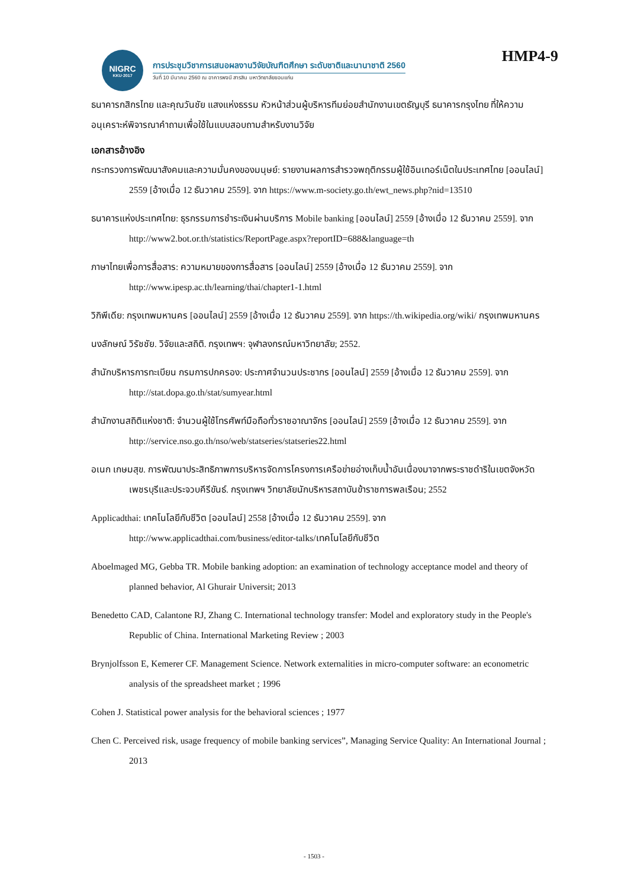NIGRC
KKU·2017
การประชุมวิชาการเสนอผลงานวิจัยบัณฑิตศึกษา ระดับชาติและนานาชาติ 2560
วันที่ 10 มีนาคม 2560 ณ อาคารพจนี สารสิน มหาวิทยาลัยขอนแก่น
HMP4-9
ธนาคารกสิกรไทย และคุณวันชัย แสงแห่งธรรม หัวหน้าส่วนผู้บริหารทีมย่อยสำนักงานเขตธัญบุรี ธนาคารกรุงไทย ที่ให้ความอนุเคราะห์พิจารณาคำถามเพื่อใช้ในแบบสอบถามสำหรับงานวิจัย
เอกสารอ้างอิง
กระทรวงการพัฒนาสังคมและความมั่นคงของมนุษย์: รายงานผลการสำรวจพฤติกรรมผู้ใช้อินเทอร์เน็ตในประเทศไทย [ออนไลน์] 2559 [อ้างเมื่อ 12 ธันวาคม 2559]. จาก https://www.m-society.go.th/ewt_news.php?nid=13510
ธนาคารแห่งประเทศไทย: ธุรกรรมการชำระเงินผ่านบริการ Mobile banking [ออนไลน์] 2559 [อ้างเมื่อ 12 ธันวาคม 2559]. จาก http://www2.bot.or.th/statistics/ReportPage.aspx?reportID=688&language=th
ภาษาไทยเพื่อการสื่อสาร: ความหมายของการสื่อสาร [ออนไลน์] 2559 [อ้างเมื่อ 12 ธันวาคม 2559]. จาก http://www.ipesp.ac.th/learning/thai/chapter1-1.html
วิกิพีเดีย: กรุงเทพมหานคร [ออนไลน์] 2559 [อ้างเมื่อ 12 ธันวาคม 2559]. จาก https://th.wikipedia.org/wiki/ กรุงเทพมหานคร
นงลักษณ์ วิรัชชัย. วิจัยและสถิติ. กรุงเทพฯ: จุฬาลงกรณ์มหาวิทยาลัย; 2552.
สำนักบริหารการทะเบียน กรมการปกครอง: ประกาศจำนวนประชากร [ออนไลน์] 2559 [อ้างเมื่อ 12 ธันวาคม 2559]. จาก http://stat.dopa.go.th/stat/sumyear.html
สำนักงานสถิติแห่งชาติ: จำนวนผู้ใช้โทรศัพท์มือถือทั่วราชอาณาจักร [ออนไลน์] 2559 [อ้างเมื่อ 12 ธันวาคม 2559]. จาก http://service.nso.go.th/nso/web/statseries/statseries22.html
อเนก เกษมสุข. การพัฒนาประสิทธิภาพการบริหารจัดการโครงการเครือข่ายอ่างเก็บน้ำอันเนื่องมาจากพระราชดำริในเขตจังหวัดเพชรบุรีและประจวบคีรีขันธ์. กรุงเทพฯ วิทยาลัยนักบริหารสถาบันข้าราชการพลเรือน; 2552
Applicadthai: เทคโนโลยีกับชีวิต [ออนไลน์] 2558 [อ้างเมื่อ 12 ธันวาคม 2559]. จาก http://www.applicadthai.com/business/editor-talks/เทคโนโลยีกับชีวิต
Aboelmaged MG, Gebba TR. Mobile banking adoption: an examination of technology acceptance model and theory of planned behavior, Al Ghurair Universit; 2013
Benedetto CAD, Calantone RJ, Zhang C. International technology transfer: Model and exploratory study in the People's Republic of China. International Marketing Review ; 2003
Brynjolfsson E, Kemerer CF. Management Science. Network externalities in micro-computer software: an econometric analysis of the spreadsheet market ; 1996
Cohen J. Statistical power analysis for the behavioral sciences ; 1977
Chen C. Perceived risk, usage frequency of mobile banking services”, Managing Service Quality: An International Journal ; 2013
- 1503 -